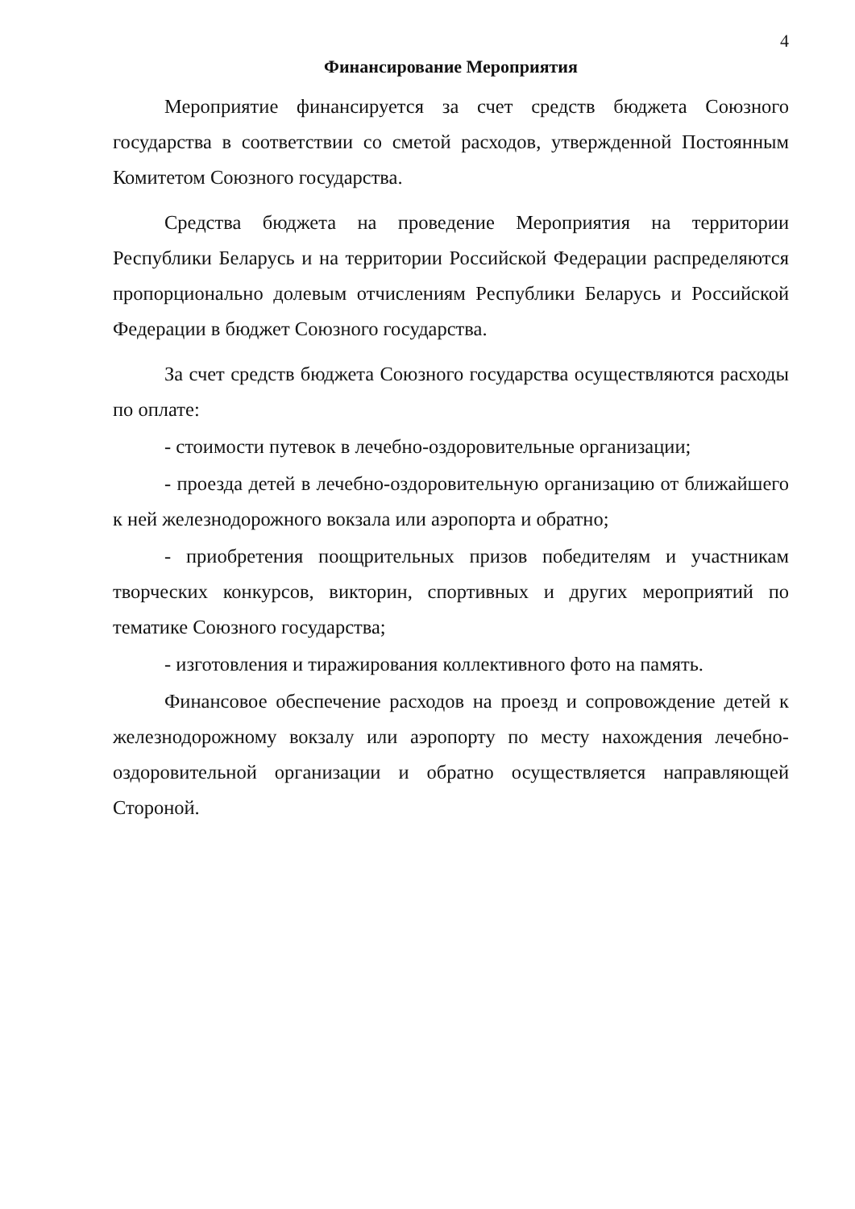4
Финансирование Мероприятия
Мероприятие финансируется за счет средств бюджета Союзного государства в соответствии со сметой расходов, утвержденной Постоянным Комитетом Союзного государства.
Средства бюджета на проведение Мероприятия на территории Республики Беларусь и на территории Российской Федерации распределяются пропорционально долевым отчислениям Республики Беларусь и Российской Федерации в бюджет Союзного государства.
За счет средств бюджета Союзного государства осуществляются расходы по оплате:
- стоимости путевок в лечебно-оздоровительные организации;
- проезда детей в лечебно-оздоровительную организацию от ближайшего к ней железнодорожного вокзала или аэропорта и обратно;
- приобретения поощрительных призов победителям и участникам творческих конкурсов, викторин, спортивных и других мероприятий по тематике Союзного государства;
- изготовления и тиражирования коллективного фото на память.
Финансовое обеспечение расходов на проезд и сопровождение детей к железнодорожному вокзалу или аэропорту по месту нахождения лечебно-оздоровительной организации и обратно осуществляется направляющей Стороной.